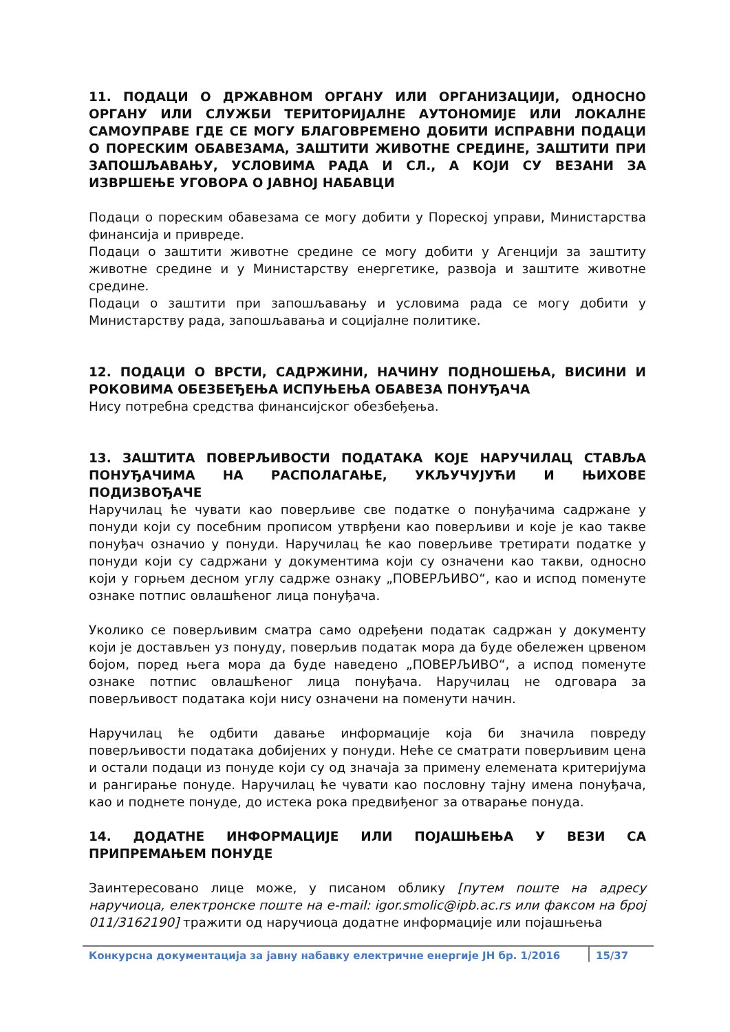11. ПОДАЦИ О ДРЖАВНОМ ОРГАНУ ИЛИ ОРГАНИЗАЦИЈИ, ОДНОСНО ОРГАНУ ИЛИ СЛУЖБИ ТЕРИТОРИЈАЛНЕ АУТОНОМИЈЕ ИЛИ ЛОКАЛНЕ САМОУПРАВЕ ГДЕ СЕ МОГУ БЛАГОВРЕМЕНО ДОБИТИ ИСПРАВНИ ПОДАЦИ О ПОРЕСКИМ ОБАВЕЗАМА, ЗАШТИТИ ЖИВОТНЕ СРЕДИНЕ, ЗАШТИТИ ПРИ ЗАПОШЉАВАЊУ, УСЛОВИМА РАДА И СЛ., А КОЈИ СУ ВЕЗАНИ ЗА ИЗВРШЕЊЕ УГОВОРА О ЈАВНОЈ НАБАВЦИ
Подаци о пореским обавезама се могу добити у Пореској управи, Министарства финансија и привреде.
Подаци о заштити животне средине се могу добити у Агенцији за заштиту животне средине и у Министарству енергетике, развоја и заштите животне средине.
Подаци о заштити при запошљавању и условима рада се могу добити у Министарству рада, запошљавања и социјалне политике.
12. ПОДАЦИ О ВРСТИ, САДРЖИНИ, НАЧИНУ ПОДНОШЕЊА, ВИСИНИ И РОКОВИМА ОБЕЗБЕЂЕЊА ИСПУЊЕЊА ОБАВЕЗА ПОНУЂАЧА
Нису потребна средства финансијског обезбеђења.
13. ЗАШТИТА ПОВЕРЉИВОСТИ ПОДАТАКА КОЈЕ НАРУЧИЛАЦ СТАВЉА ПОНУЂАЧИМА НА РАСПОЛАГАЊЕ, УКЉУЧУЈУЋИ И ЊИХОВЕ ПОДИЗВОЂАЧЕ
Наручилац ће чувати као поверљиве све податке о понуђачима садржане у понуди који су посебним прописом утврђени као поверљиви и које је као такве понуђач означио у понуди. Наручилац ће као поверљиве третирати податке у понуди који су садржани у документима који су означени као такви, односно који у горњем десном углу садрже ознаку „ПОВЕРЉИВО“, као и испод поменуте ознаке потпис овлашћеног лица понуђача.
Уколико се поверљивим сматра само одређени податак садржан у документу који је достављен уз понуду, поверљив податак мора да буде обележен црвеном бојом, поред њега мора да буде наведено „ПОВЕРЉИВО“, а испод поменуте ознаке потпис овлашћеног лица понуђача. Наручилац не одговара за поверљивост података који нису означени на поменути начин.
Наручилац ће одбити давање информације која би значила повреду поверљивости података добијених у понуди. Неће се сматрати поверљивим цена и остали подаци из понуде који су од значаја за примену елемената критеријума и рангирање понуде. Наручилац ће чувати као пословну тајну имена понуђача, као и поднете понуде, до истека рока предвиђеног за отварање понуда.
14. ДОДАТНЕ ИНФОРМАЦИЈЕ ИЛИ ПОЈАШЊЕЊА У ВЕЗИ СА ПРИПРЕМАЊЕМ ПОНУДЕ
Заинтересовано лице може, у писаном облику [путем поште на адресу наручиоца, електронске поште на e-mail: igor.smolic@ipb.ac.rs или факсом на број 011/3162190] тражити од наручиоца додатне информације или појашњења
Конкурсна документација за јавну набавку електричне енергије ЈН бр. 1/2016 15/37